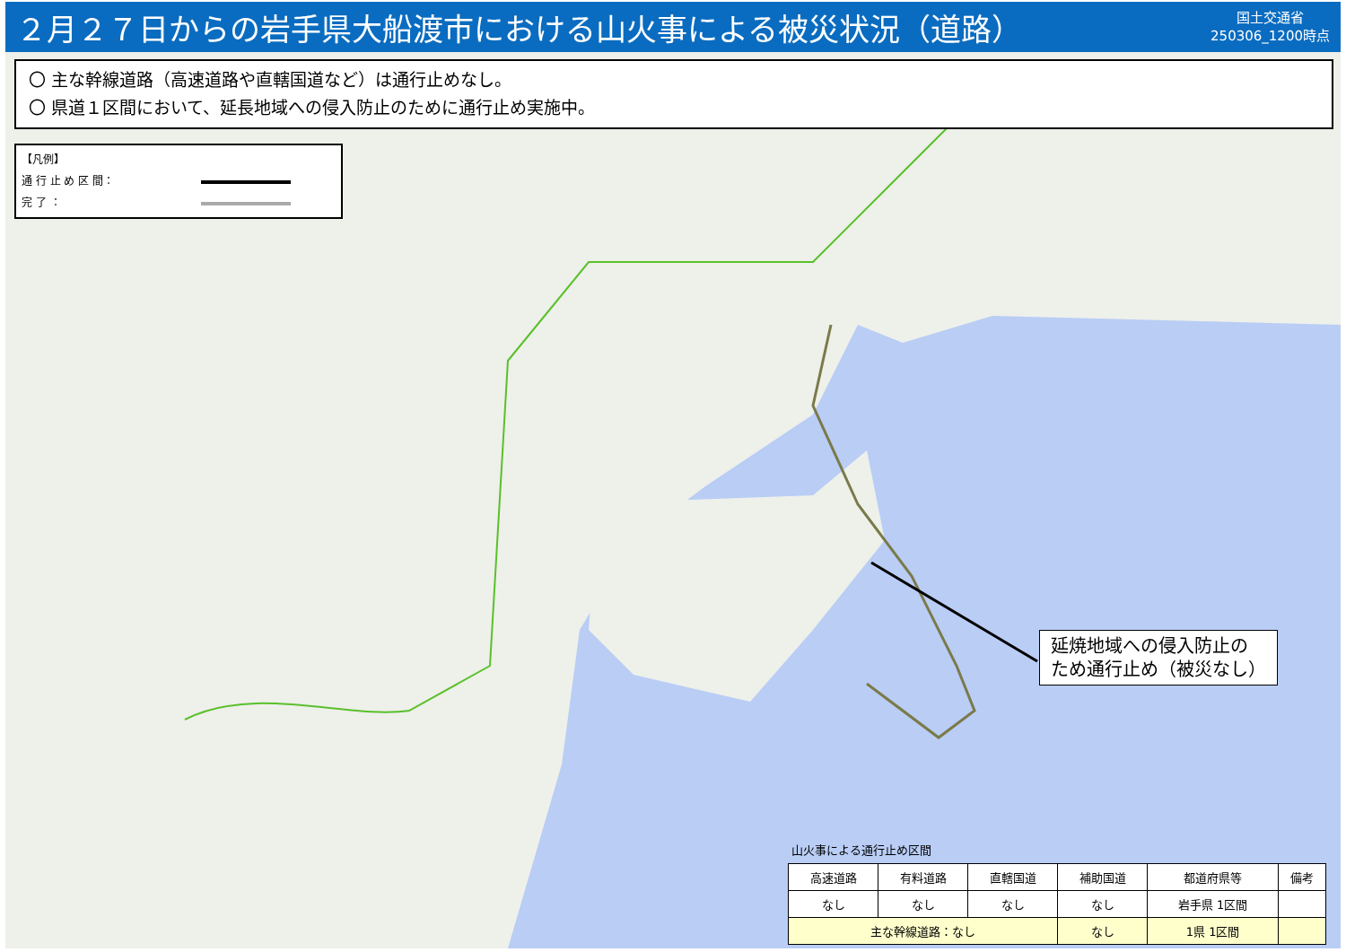２月２７日からの岩手県大船渡市における山火事による被災状況（道路）
国土交通省
250306_1200時点
〇 主な幹線道路（高速道路や直轄国道など）は通行止めなし。
〇 県道１区間において、延長地域への侵入防止のために通行止め実施中。
【凡例】
通 行 止 め 区 間：
完 了 ：
延焼地域への侵入防止の
ため通行止め（被災なし）
山火事による通行止め区間
| 高速道路 | 有料道路 | 直轄国道 | 補助国道 | 都道府県等 | 備考 |
| --- | --- | --- | --- | --- | --- |
| なし | なし | なし | なし | 岩手県 1区間 | |
| 主な幹線道路：なし | | | なし | 1県 1区間 | |